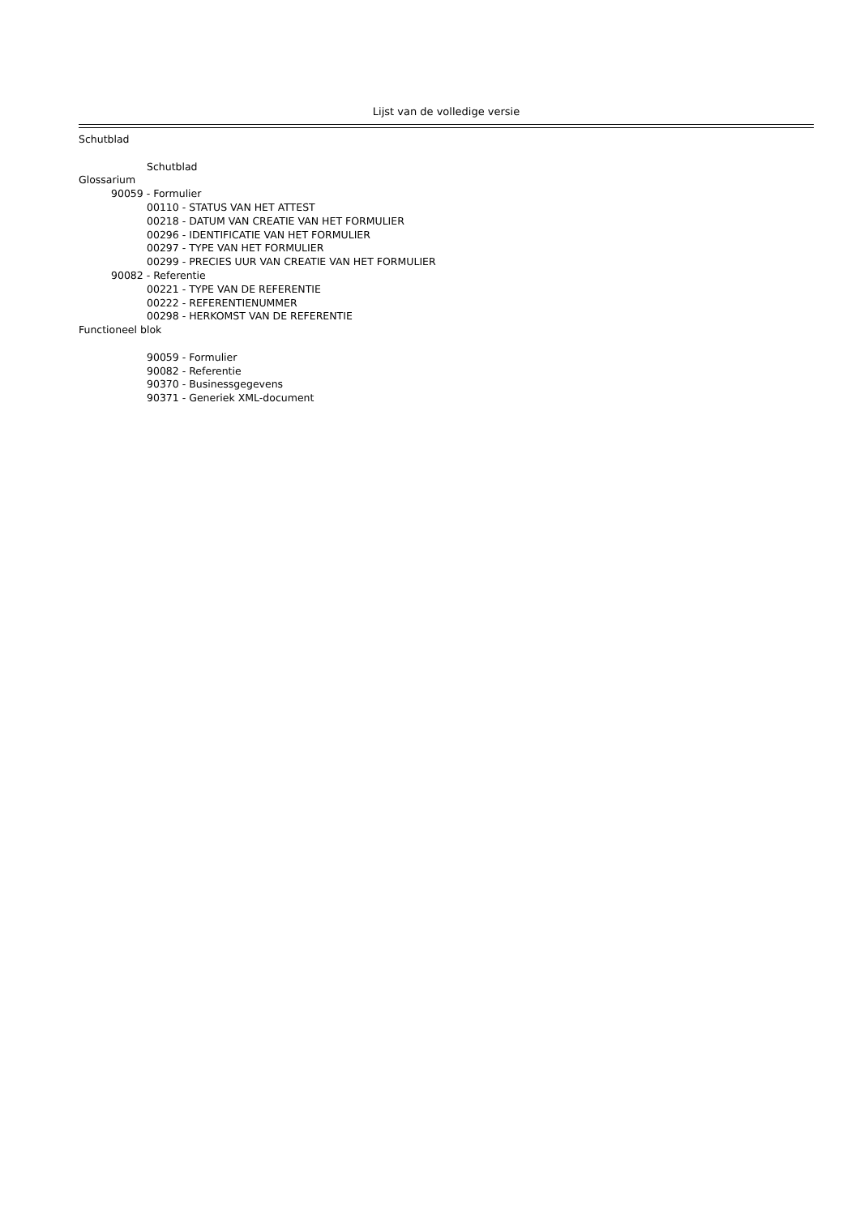Lijst van de volledige versie
Schutblad
Schutblad
Glossarium
90059 - Formulier
00110 - STATUS VAN HET ATTEST
00218 - DATUM VAN CREATIE VAN HET FORMULIER
00296 - IDENTIFICATIE VAN HET FORMULIER
00297 - TYPE VAN HET FORMULIER
00299 - PRECIES UUR VAN CREATIE VAN HET FORMULIER
90082 - Referentie
00221 - TYPE VAN DE REFERENTIE
00222 - REFERENTIENUMMER
00298 - HERKOMST VAN DE REFERENTIE
Functioneel blok
90059 - Formulier
90082 - Referentie
90370 - Businessgegevens
90371 - Generiek XML-document